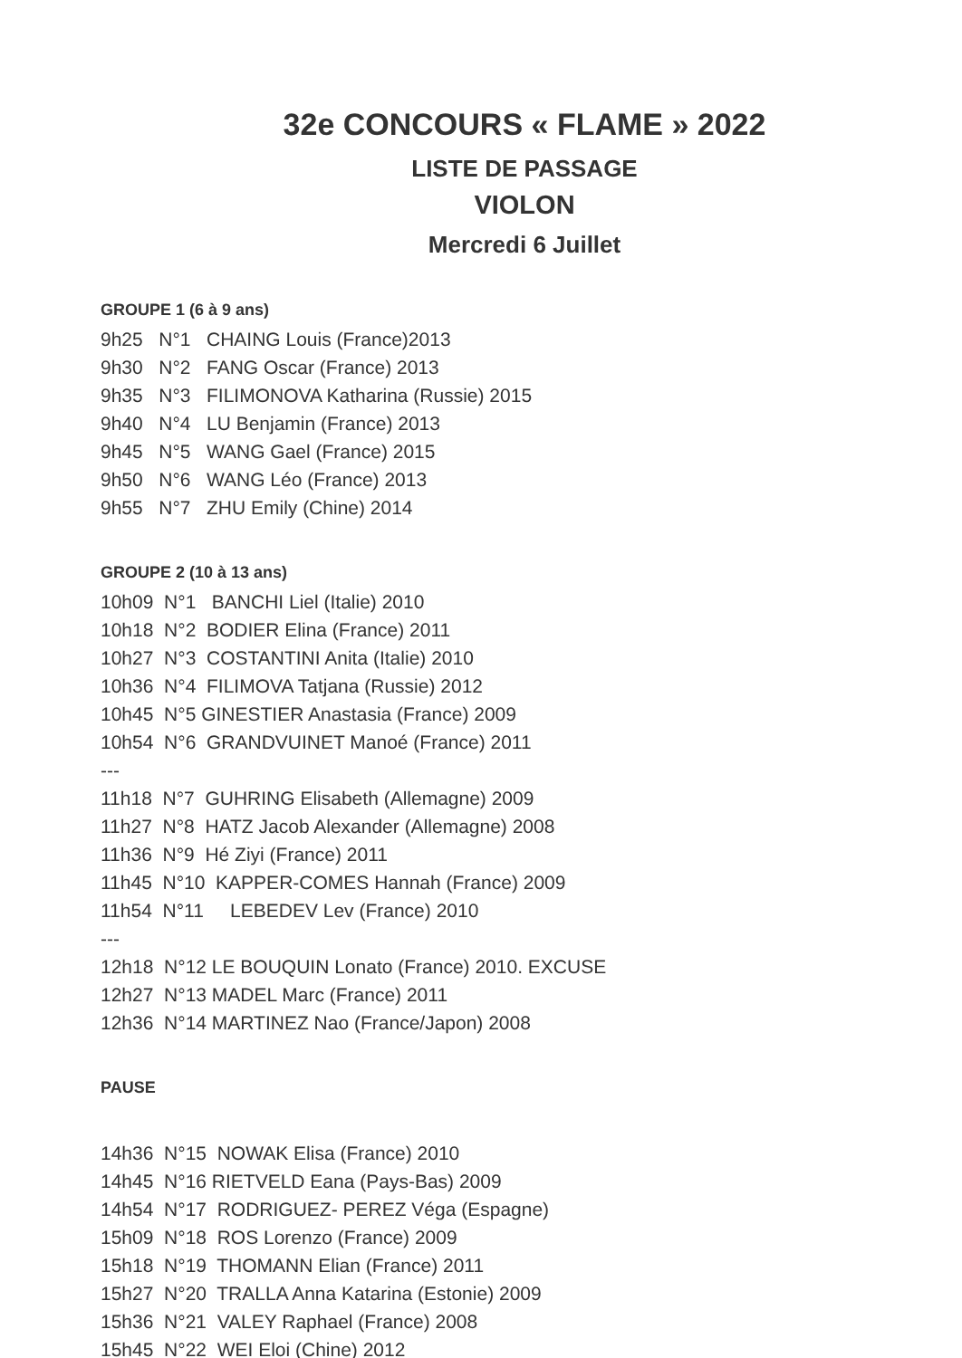32e CONCOURS « FLAME » 2022
LISTE DE PASSAGE
VIOLON
Mercredi 6 Juillet
GROUPE 1 (6 à 9 ans)
9h25 N°1 CHAING Louis (France)2013
9h30 N°2 FANG Oscar (France) 2013
9h35 N°3 FILIMONOVA Katharina (Russie) 2015
9h40 N°4 LU Benjamin (France) 2013
9h45 N°5 WANG Gael (France) 2015
9h50 N°6 WANG Léo (France) 2013
9h55 N°7 ZHU Emily (Chine) 2014
GROUPE 2 (10 à 13 ans)
10h09 N°1 BANCHI Liel (Italie) 2010
10h18 N°2 BODIER Elina (France) 2011
10h27 N°3 COSTANTINI Anita (Italie) 2010
10h36 N°4 FILIMOVA Tatjana (Russie) 2012
10h45 N°5 GINESTIER Anastasia (France) 2009
10h54 N°6 GRANDVUINET Manoé (France) 2011
---
11h18 N°7 GUHRING Elisabeth (Allemagne) 2009
11h27 N°8 HATZ Jacob Alexander (Allemagne) 2008
11h36 N°9 Hé Ziyi (France) 2011
11h45 N°10 KAPPER-COMES Hannah (France) 2009
11h54 N°11 LEBEDEV Lev (France) 2010
---
12h18 N°12 LE BOUQUIN Lonato (France) 2010. EXCUSE
12h27 N°13 MADEL Marc (France) 2011
12h36 N°14 MARTINEZ Nao (France/Japon) 2008
PAUSE
14h36 N°15 NOWAK Elisa (France) 2010
14h45 N°16 RIETVELD Eana (Pays-Bas) 2009
14h54 N°17 RODRIGUEZ- PEREZ Véga (Espagne)
15h09 N°18 ROS Lorenzo (France) 2009
15h18 N°19 THOMANN Elian (France) 2011
15h27 N°20 TRALLA Anna Katarina (Estonie) 2009
15h36 N°21 VALEY Raphael (France) 2008
15h45 N°22 WEI Eloi (Chine) 2012